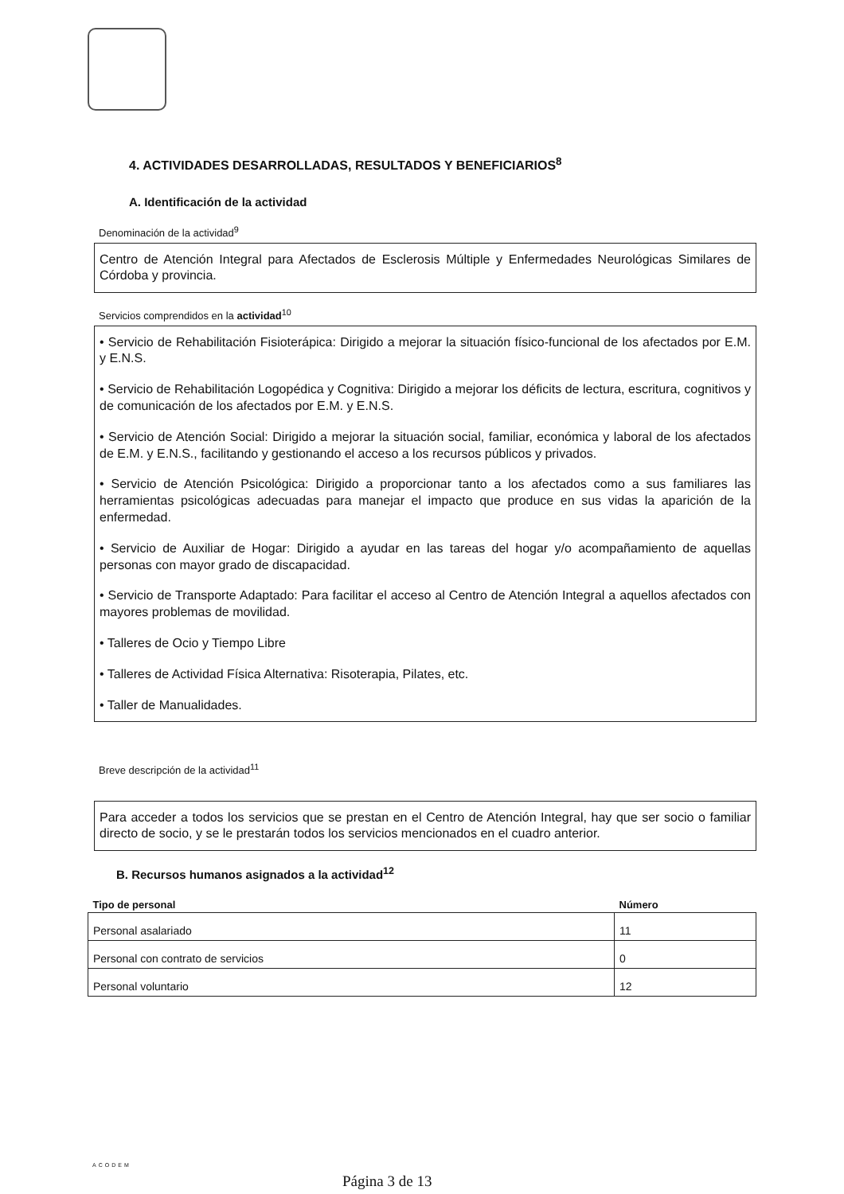4. ACTIVIDADES DESARROLLADAS, RESULTADOS Y BENEFICIARIOS<sup>8</sup>
A. Identificación de la actividad
Denominación de la actividad<sup>9</sup>
Centro de Atención Integral para Afectados de Esclerosis Múltiple y Enfermedades Neurológicas Similares de Córdoba y provincia.
Servicios comprendidos en la actividad<sup>10</sup>
• Servicio de Rehabilitación Fisioterápica: Dirigido a mejorar la situación físico-funcional de los afectados por E.M. y E.N.S.
• Servicio de Rehabilitación Logopédica y Cognitiva: Dirigido a mejorar los déficits de lectura, escritura, cognitivos y de comunicación de los afectados por E.M. y E.N.S.
• Servicio de Atención Social: Dirigido a mejorar la situación social, familiar, económica y laboral de los afectados de E.M. y E.N.S., facilitando y gestionando el acceso a los recursos públicos y privados.
• Servicio de Atención Psicológica: Dirigido a proporcionar tanto a los afectados como a sus familiares las herramientas psicológicas adecuadas para manejar el impacto que produce en sus vidas la aparición de la enfermedad.
• Servicio de Auxiliar de Hogar: Dirigido a ayudar en las tareas del hogar y/o acompañamiento de aquellas personas con mayor grado de discapacidad.
• Servicio de Transporte Adaptado: Para facilitar el acceso al Centro de Atención Integral a aquellos afectados con mayores problemas de movilidad.
• Talleres de Ocio y Tiempo Libre
• Talleres de Actividad Física Alternativa: Risoterapia, Pilates, etc.
• Taller de Manualidades.
Breve descripción de la actividad<sup>11</sup>
Para acceder a todos los servicios que se prestan en el Centro de Atención Integral, hay que ser socio o familiar directo de socio, y se le prestarán todos los servicios mencionados en el cuadro anterior.
B. Recursos humanos asignados a la actividad<sup>12</sup>
| Tipo de personal | Número |
| --- | --- |
| Personal asalariado | 11 |
| Personal con contrato de servicios | 0 |
| Personal voluntario | 12 |
ACODEM
Página 3 de 13